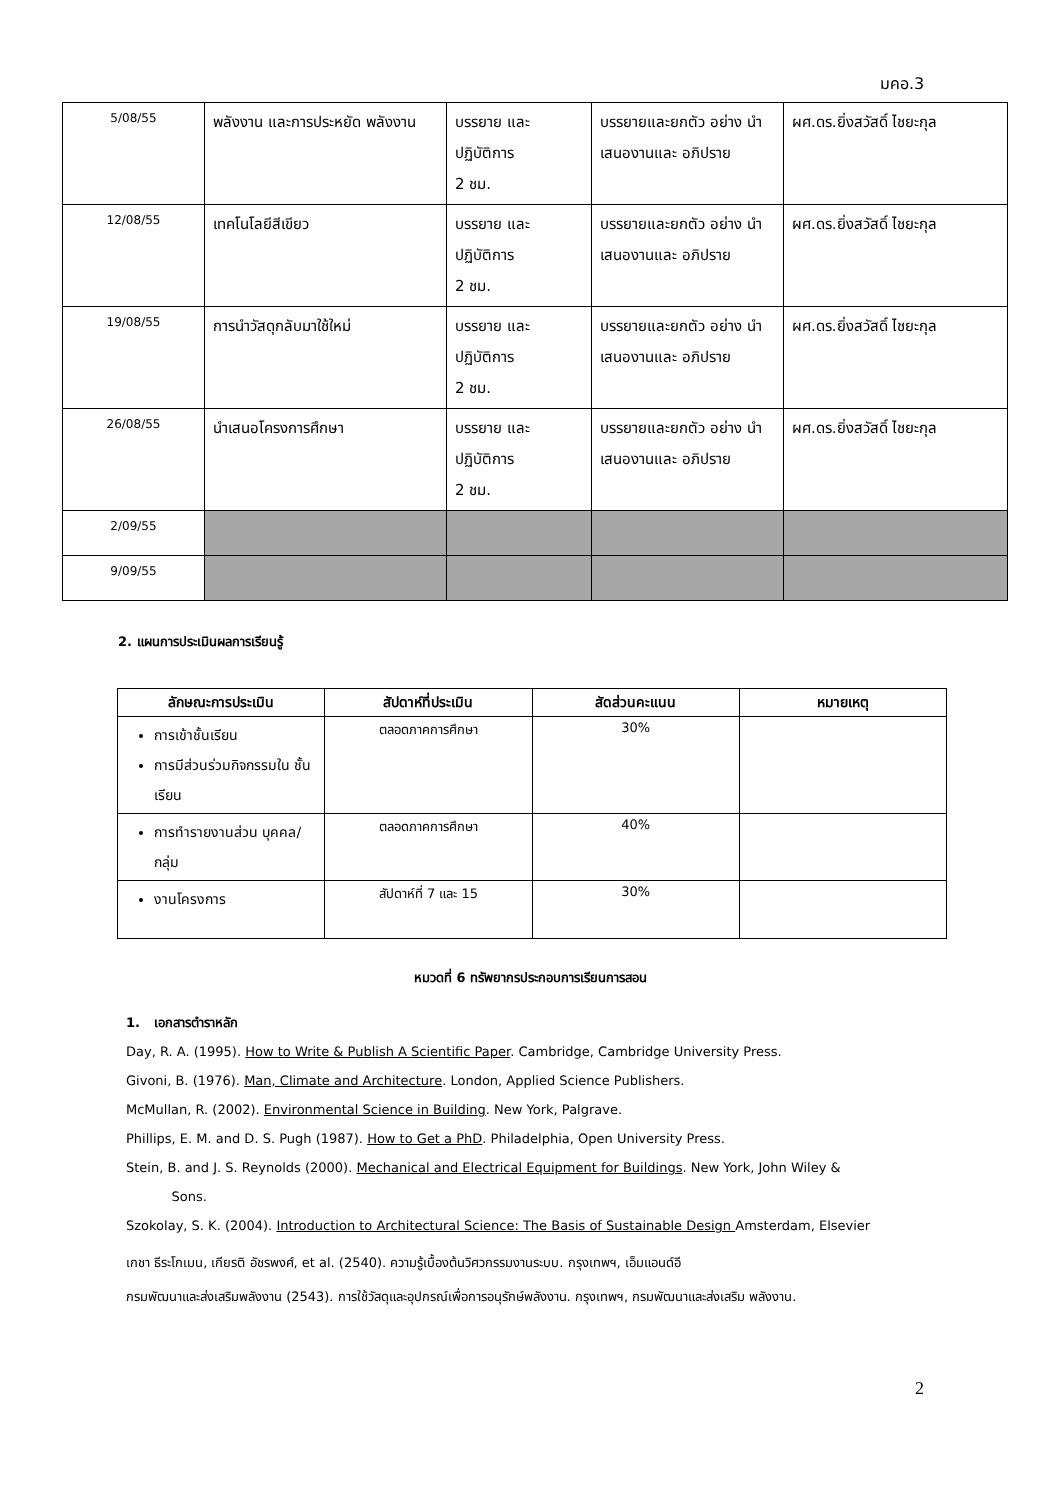มคอ.3
| 5/08/55 | พลังงาน และการประหยัด พลังงาน | บรรยาย และ ปฏิบัติการ 2 ชม. | บรรยายและยกตัว อย่าง นำเสนองานและ อภิปราย | ผศ.ดร.ยิ่งสวัสดิ์ ไชยะกุล |
| 12/08/55 | เทคโนโลยีสีเขียว | บรรยาย และ ปฏิบัติการ 2 ชม. | บรรยายและยกตัว อย่าง นำเสนองานและ อภิปราย | ผศ.ดร.ยิ่งสวัสดิ์ ไชยะกุล |
| 19/08/55 | การนำวัสดุกลับมาใช้ใหม่ | บรรยาย และ ปฏิบัติการ 2 ชม. | บรรยายและยกตัว อย่าง นำเสนองานและ อภิปราย | ผศ.ดร.ยิ่งสวัสดิ์ ไชยะกุล |
| 26/08/55 | นำเสนอโครงการศึกษา | บรรยาย และ ปฏิบัติการ 2 ชม. | บรรยายและยกตัว อย่าง นำเสนองานและ อภิปราย | ผศ.ดร.ยิ่งสวัสดิ์ ไชยะกุล |
| 2/09/55 | | | | |
| 9/09/55 | | | | |
2. แผนการประเมินผลการเรียนรู้
| ลักษณะการประเมิน | สัปดาห์ที่ประเมิน | สัดส่วนคะแนน | หมายเหตุ |
| --- | --- | --- | --- |
| การเข้าชั้นเรียน การมีส่วนร่วมกิจกรรมใน ชั้นเรียน | ตลอดภาคการศึกษา | 30% | |
| การทำรายงานส่วน บุคคล/กลุ่ม | ตลอดภาคการศึกษา | 40% | |
| งานโครงการ | สัปดาห์ที่ 7 และ 15 | 30% | |
หมวดที่ 6 ทรัพยากรประกอบการเรียนการสอน
1. เอกสารตำราหลัก
Day, R. A. (1995). How to Write & Publish A Scientific Paper. Cambridge, Cambridge University Press.
Givoni, B. (1976). Man, Climate and Architecture. London, Applied Science Publishers.
McMullan, R. (2002). Environmental Science in Building. New York, Palgrave.
Phillips, E. M. and D. S. Pugh (1987). How to Get a PhD. Philadelphia, Open University Press.
Stein, B. and J. S. Reynolds (2000). Mechanical and Electrical Equipment for Buildings. New York, John Wiley &
Sons.
Szokolay, S. K. (2004). Introduction to Architectural Science: The Basis of Sustainable Design Amsterdam, Elsevier
เกชา ธีระโกเมน, เกียรติ อัชรพงศ์, et al. (2540). ความรู้เบื้องต้นวิศวกรรมงานระบบ. กรุงเทพฯ, เอ็มแอนด์อี
กรมพัฒนาและส่งเสริมพลังงาน (2543). การใช้วัสดุและอุปกรณ์เพื่อการอนุรักษ์พลังงาน. กรุงเทพฯ, กรมพัฒนาและส่งเสริม พลังงาน.
2